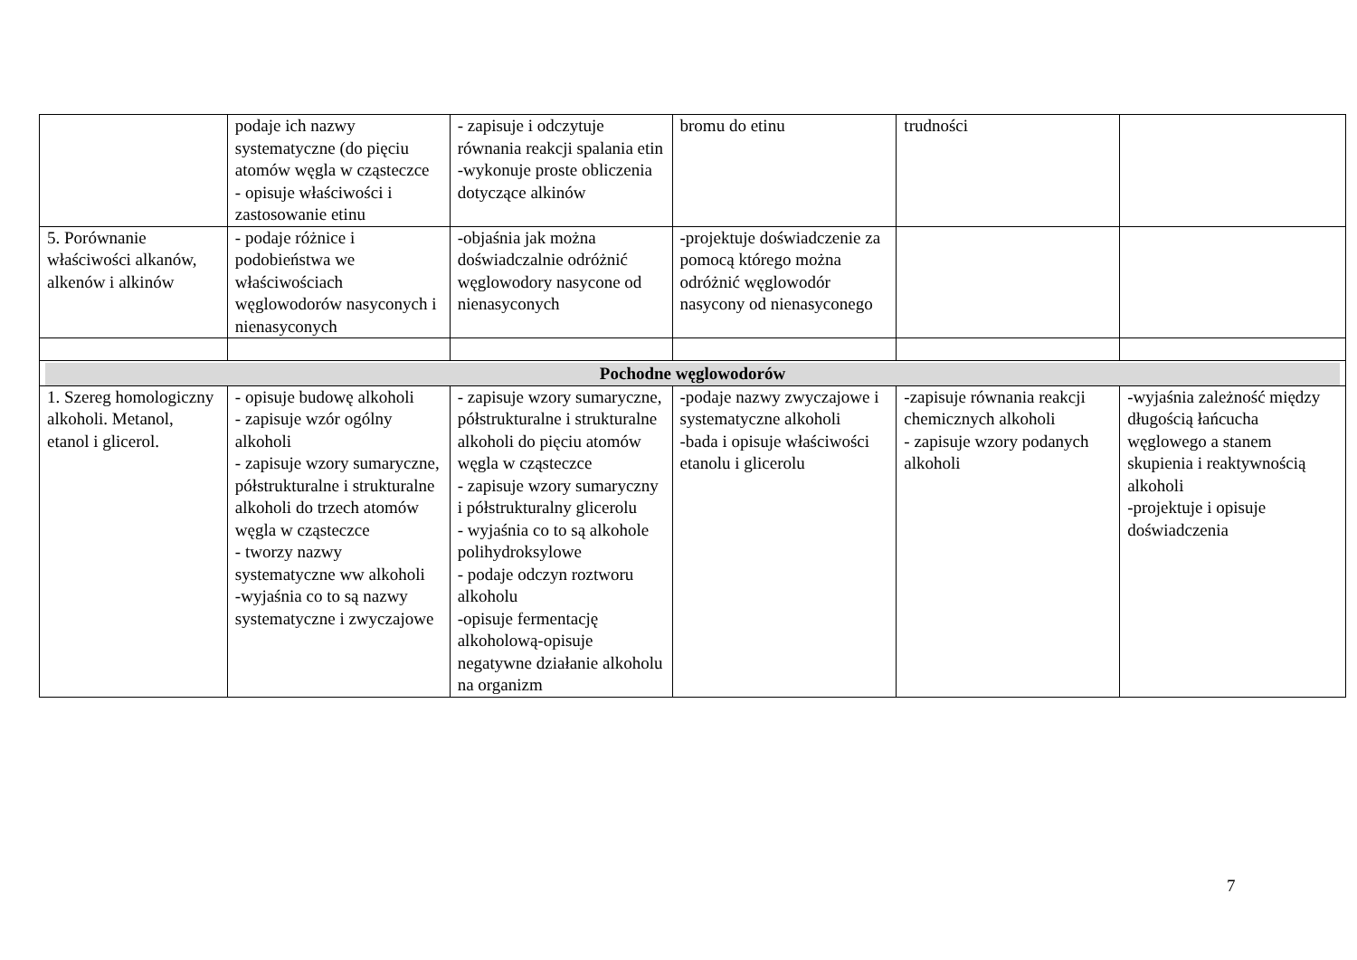| | podaje ich nazwy systematyczne (do pięciu atomów węgla w cząsteczce - opisuje właściwości i zastosowanie etinu | - zapisuje i odczytuje równania reakcji spalania etin -wykonuje proste obliczenia dotyczące alkinów | bromu do etinu | trudności | |
| 5. Porównanie właściwości alkanów, alkenów i alkinów | - podaje różnice i podobieństwa we właściwościach węglowodorów nasyconych i nienasyconych | -objaśnia jak można doświadczalnie odróżnić węglowodory nasycone od nienasyconych | -projektuje doświadczenie za pomocą którego można odróżnić węglowodór nasycony od nienasyconego | | |
| Pochodne węglowodorów | | | | | |
| 1. Szereg homologiczny alkoholi. Metanol, etanol i glicerol. | - opisuje budowę alkoholi - zapisuje wzór ogólny alkoholi - zapisuje wzory sumaryczne, półstrukturalne i strukturalne alkoholi do trzech atomów węgla w cząsteczce - tworzy nazwy systematyczne ww alkoholi -wyjaśnia co to są nazwy systematyczne i zwyczajowe | - zapisuje wzory sumaryczne, półstrukturalne i strukturalne alkoholi do pięciu atomów węgla w cząsteczce - zapisuje wzory sumaryczny i półstrukturalny glicerolu - wyjaśnia co to są alkohole polihydroksylowe - podaje odczyn roztworu alkoholu -opisuje fermentację alkoholową-opisuje negatywne działanie alkoholu na organizm | -podaje nazwy zwyczajowe i systematyczne alkoholi -bada i opisuje właściwości etanolu i glicerolu | -zapisuje równania reakcji chemicznych alkoholi - zapisuje wzory podanych alkoholi | -wyjaśnia zależność między długością łańcucha węglowego a stanem skupienia i reaktywnością alkoholi -projektuje i opisuje doświadczenia |
7